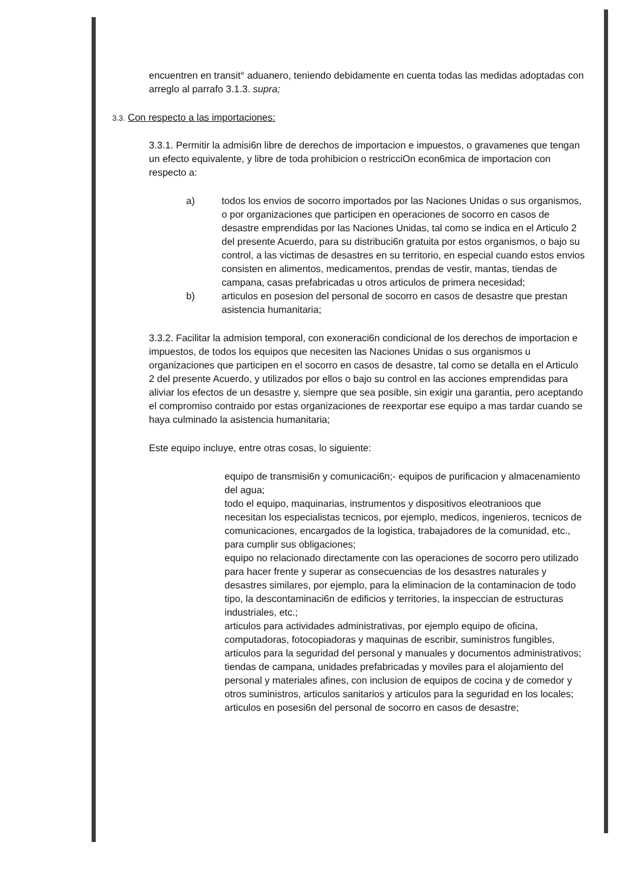encuentren en transit° aduanero, teniendo debidamente en cuenta todas las medidas adoptadas con arreglo al parrafo 3.1.3. supra;
3.3. Con respecto a las importaciones:
3.3.1. Permitir la admisi6n libre de derechos de importacion e impuestos, o gravamenes que tengan un efecto equivalente, y libre de toda prohibicion o restricciOn econ6mica de importacion con respecto a:
a) todos los envios de socorro importados por las Naciones Unidas o sus organismos, o por organizaciones que participen en operaciones de socorro en casos de desastre emprendidas por las Naciones Unidas, tal como se indica en el Articulo 2 del presente Acuerdo, para su distribuci6n gratuita por estos organismos, o bajo su control, a las victimas de desastres en su territorio, en especial cuando estos envios consisten en alimentos, medicamentos, prendas de vestir, mantas, tiendas de campana, casas prefabricadas u otros articulos de primera necesidad;
b) articulos en posesion del personal de socorro en casos de desastre que prestan asistencia humanitaria;
3.3.2. Facilitar la admision temporal, con exoneraci6n condicional de los derechos de importacion e impuestos, de todos los equipos que necesiten las Naciones Unidas o sus organismos u organizaciones que participen en el socorro en casos de desastre, tal como se detalla en el Articulo 2 del presente Acuerdo, y utilizados por ellos o bajo su control en las acciones emprendidas para aliviar los efectos de un desastre y, siempre que sea posible, sin exigir una garantia, pero aceptando el compromiso contraido por estas organizaciones de reexportar ese equipo a mas tardar cuando se haya culminado la asistencia humanitaria;
Este equipo incluye, entre otras cosas, lo siguiente:
equipo de transmisi6n y comunicaci6n;- equipos de purificacion y almacenamiento del agua;
todo el equipo, maquinarias, instrumentos y dispositivos eleotranioos que necesitan los especialistas tecnicos, por ejemplo, medicos, ingenieros, tecnicos de comunicaciones, encargados de la logistica, trabajadores de la comunidad, etc., para cumplir sus obligaciones;
equipo no relacionado directamente con las operaciones de socorro pero utilizado para hacer frente y superar as consecuencias de los desastres naturales y desastres similares, por ejemplo, para la eliminacion de la contaminacion de todo tipo, la descontaminaci6n de edificios y territories, la inspeccian de estructuras industriales, etc.;
articulos para actividades administrativas, por ejemplo equipo de oficina, computadoras, fotocopiadoras y maquinas de escribir, suministros fungibles, articulos para la seguridad del personal y manuales y documentos administrativos;
tiendas de campana, unidades prefabricadas y moviles para el alojamiento del personal y materiales afines, con inclusion de equipos de cocina y de comedor y otros suministros, articulos sanitarios y articulos para la seguridad en los locales;
articulos en posesi6n del personal de socorro en casos de desastre;